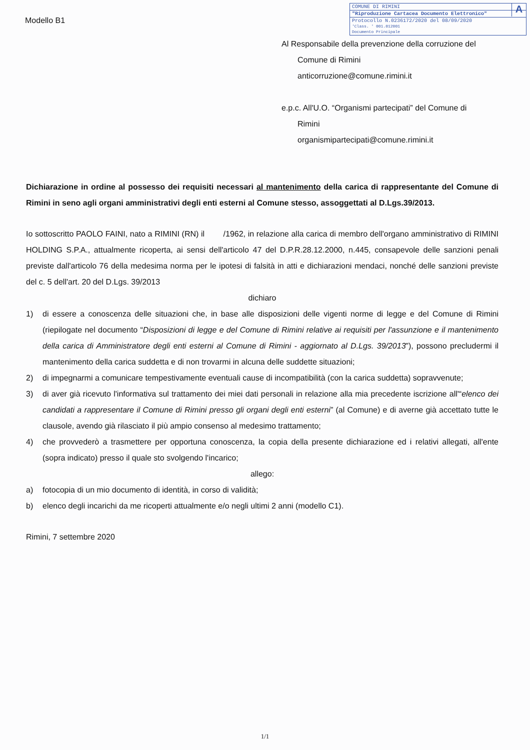A
COMUNE DI RIMINI
"Riproduzione Cartacea Documento Elettronico"
Protocollo N.0236172/2020 del 08/09/2020
'Class. ' 001.012001
Documento Principale
Modello B1
Al Responsabile della prevenzione della corruzione del
Comune di Rimini
anticorruzione@comune.rimini.it
e.p.c. All'U.O. “Organismi partecipati” del Comune di
Rimini
organismipartecipati@comune.rimini.it
Dichiarazione in ordine al possesso dei requisiti necessari al mantenimento della carica di rappresentante del Comune di Rimini in seno agli organi amministrativi degli enti esterni al Comune stesso, assoggettati al D.Lgs.39/2013.
Io sottoscritto PAOLO FAINI, nato a RIMINI (RN) il /1962, in relazione alla carica di membro dell'organo amministrativo di RIMINI HOLDING S.P.A., attualmente ricoperta, ai sensi dell'articolo 47 del D.P.R.28.12.2000, n.445, consapevole delle sanzioni penali previste dall'articolo 76 della medesima norma per le ipotesi di falsità in atti e dichiarazioni mendaci, nonché delle sanzioni previste del c. 5 dell'art. 20 del D.Lgs. 39/2013
dichiaro
1) di essere a conoscenza delle situazioni che, in base alle disposizioni delle vigenti norme di legge e del Comune di Rimini (riepilogate nel documento “Disposizioni di legge e del Comune di Rimini relative ai requisiti per l'assunzione e il mantenimento della carica di Amministratore degli enti esterni al Comune di Rimini - aggiornato al D.Lgs. 39/2013”), possono precludermi il mantenimento della carica suddetta e di non trovarmi in alcuna delle suddette situazioni;
2) di impegnarmi a comunicare tempestivamente eventuali cause di incompatibilità (con la carica suddetta) sopravvenute;
3) di aver già ricevuto l'informativa sul trattamento dei miei dati personali in relazione alla mia precedente iscrizione all'“elenco dei candidati a rappresentare il Comune di Rimini presso gli organi degli enti esterni” (al Comune) e di averne già accettato tutte le clausole, avendo già rilasciato il più ampio consenso al medesimo trattamento;
4) che provvederò a trasmettere per opportuna conoscenza, la copia della presente dichiarazione ed i relativi allegati, all'ente (sopra indicato) presso il quale sto svolgendo l'incarico;
allego:
a) fotocopia di un mio documento di identità, in corso di validità;
b) elenco degli incarichi da me ricoperti attualmente e/o negli ultimi 2 anni (modello C1).
Rimini, 7 settembre 2020
1/1